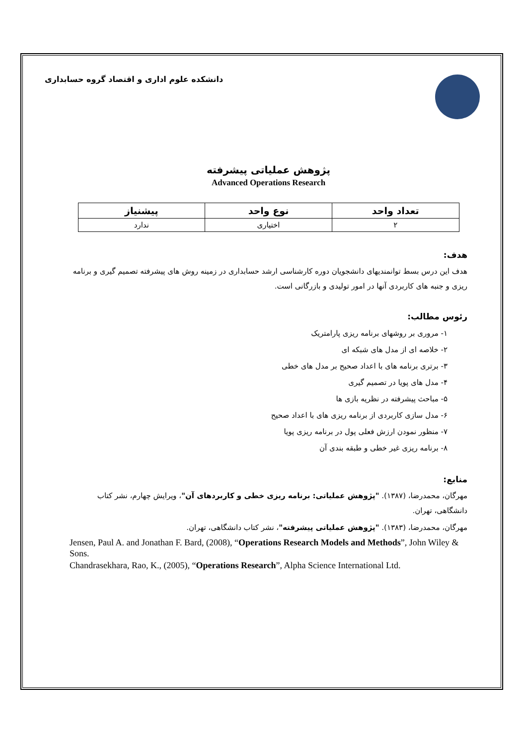دانشکده علوم اداری و اقتصاد گروه حسابداری
پژوهش عملیاتی پیشرفته
Advanced Operations Research
| تعداد واحد | نوع واحد | پیشنیاز |
| --- | --- | --- |
| ۲ | اختیاری | ندارد |
هدف:
هدف این درس بسط توانمندیهای دانشجویان دوره کارشناسی ارشد حسابداری در زمینه روش های پیشرفته تصمیم گیری و برنامه ریزی و جنبه های کاربردی آنها در امور تولیدی و بازرگانی است.
رئوس مطالب:
۱- مروری بر روشهای برنامه ریزی پارامتریک
۲- خلاصه ای از مدل های شبکه ای
۳- برتری برنامه های با اعداد صحیح بر مدل های خطی
۴- مدل های پویا در تصمیم گیری
۵- مباحث پیشرفته در نظریه بازی ها
۶- مدل سازی کاربردی از برنامه ریزی های با اعداد صحیح
۷- منظور نمودن ارزش فعلی پول در برنامه ریزی پویا
۸- برنامه ریزی غیر خطی و طبقه بندی آن
منابع:
مهرگان، محمدرضا، (۱۳۸۷). "پژوهش عملیاتی: برنامه ریزی خطی و کاربردهای آن"، ویرایش چهارم، نشر کتاب دانشگاهی، تهران.
مهرگان، محمدرضا، (۱۳۸۳). "پژوهش عملیاتی پیشرفته"، نشر کتاب دانشگاهی، تهران.
Jensen, Paul A. and Jonathan F. Bard, (2008), “Operations Research Models and Methods”, John Wiley & Sons.
Chandrasekhara, Rao, K., (2005), “Operations Research”, Alpha Science International Ltd.